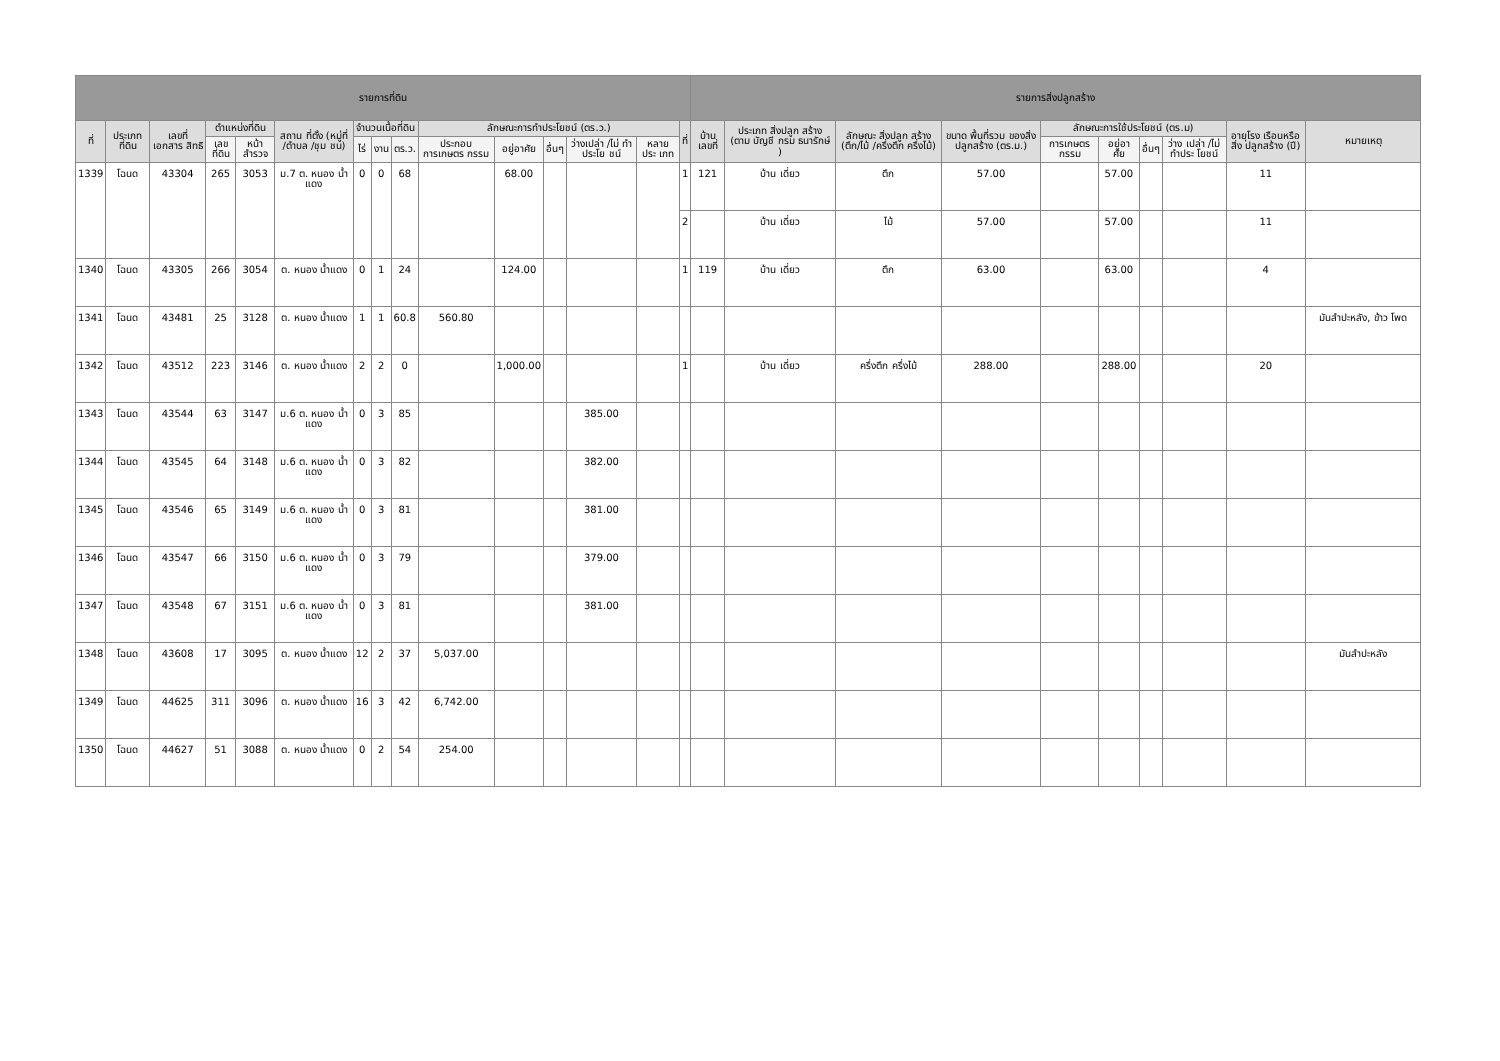| รายการที่ดิน | | | | | | | | | | | | | | | รายการสิ่งปลูกสร้าง | | | | | | | | | |
| --- | --- | --- | --- | --- | --- | --- | --- | --- | --- | --- | --- | --- | --- | --- | --- | --- | --- | --- | --- | --- | --- | --- | --- | --- |
| ที่ | ประเภท ที่ดิน | เลขที่ เอกสาร สิทธิ | ตำแหน่งที่ดิน | | สถาน ที่ตั้ง (หมู่ที่ /ตำบล /ชุม ชน) | จำนวนเนื้อที่ดิน | | | ลักษณะการทำประโยชน์ (ตร.ว.) | | | | | ที่ | บ้าน เลขที่ | ประเภท สิ่งปลูก สร้าง (ตาม บัญชี กรม ธนารักษ์ ) | ลักษณะ สิ่งปลูก สร้าง (ตึก/ไม้ /ครึ่งตึก ครึ่งไม้) | ขนาด พื้นที่รวม ของสิ่ง ปลูกสร้าง (ตร.ม.) | ลักษณะการใช้ประโยชน์ (ตร.ม) | | | | อายุโรง เรือนหรือสิ่ง ปลูกสร้าง (ปี) | หมายเหตุ |
| | | | เลขที่ดิน | หน้า สำรวจ | | ไร่ | งาน | ตร.ว. | ประกอบ การเกษตร กรรม | อยู่อาศัย | อื่นๆ | ว่างเปล่า /ไม่ ทำประโย ชน์ | หลาย ประ เภท | | | | | | การเกษตร กรรม | อยู่อา ศัย | อื่นๆ | ว่าง เปล่า /ไม่ ทำประ โยชน์ | | |
| 1339 | โฉนด | 43304 | 265 | 3053 | ม.7 ต. หนอง น้ำแดง | 0 | 0 | 68 | | 68.00 | | | | 1 | 121 | บ้าน เดี่ยว | ตึก | 57.00 | | 57.00 | | | 11 | |
| | | | | | | | | | | | | | | 2 | | บ้าน เดี่ยว | ไม้ | 57.00 | | 57.00 | | | 11 | |
| 1340 | โฉนด | 43305 | 266 | 3054 | ต. หนอง น้ำแดง | 0 | 1 | 24 | | 124.00 | | | | 1 | 119 | บ้าน เดี่ยว | ตึก | 63.00 | | 63.00 | | | 4 | |
| 1341 | โฉนด | 43481 | 25 | 3128 | ต. หนอง น้ำแดง | 1 | 1 | 60.8 | 560.80 | | | | | | | | | | | | | | | มันสำปะหลัง, ข้าว โพด |
| 1342 | โฉนด | 43512 | 223 | 3146 | ต. หนอง น้ำแดง | 2 | 2 | 0 | | 1,000.00 | | | | 1 | | บ้าน เดี่ยว | ครึ่งตึก ครึ่งไม้ | 288.00 | | 288.00 | | | 20 | |
| 1343 | โฉนด | 43544 | 63 | 3147 | ม.6 ต. หนอง น้ำแดง | 0 | 3 | 85 | | | | 385.00 | | | | | | | | | | | | |
| 1344 | โฉนด | 43545 | 64 | 3148 | ม.6 ต. หนอง น้ำแดง | 0 | 3 | 82 | | | | 382.00 | | | | | | | | | | | | |
| 1345 | โฉนด | 43546 | 65 | 3149 | ม.6 ต. หนอง น้ำแดง | 0 | 3 | 81 | | | | 381.00 | | | | | | | | | | | | |
| 1346 | โฉนด | 43547 | 66 | 3150 | ม.6 ต. หนอง น้ำแดง | 0 | 3 | 79 | | | | 379.00 | | | | | | | | | | | | |
| 1347 | โฉนด | 43548 | 67 | 3151 | ม.6 ต. หนอง น้ำแดง | 0 | 3 | 81 | | | | 381.00 | | | | | | | | | | | | |
| 1348 | โฉนด | 43608 | 17 | 3095 | ต. หนอง น้ำแดง | 12 | 2 | 37 | 5,037.00 | | | | | | | | | | | | | | | มันสำปะหลัง |
| 1349 | โฉนด | 44625 | 311 | 3096 | ต. หนอง น้ำแดง | 16 | 3 | 42 | 6,742.00 | | | | | | | | | | | | | | | |
| 1350 | โฉนด | 44627 | 51 | 3088 | ต. หนอง น้ำแดง | 0 | 2 | 54 | 254.00 | | | | | | | | | | | | | | | |